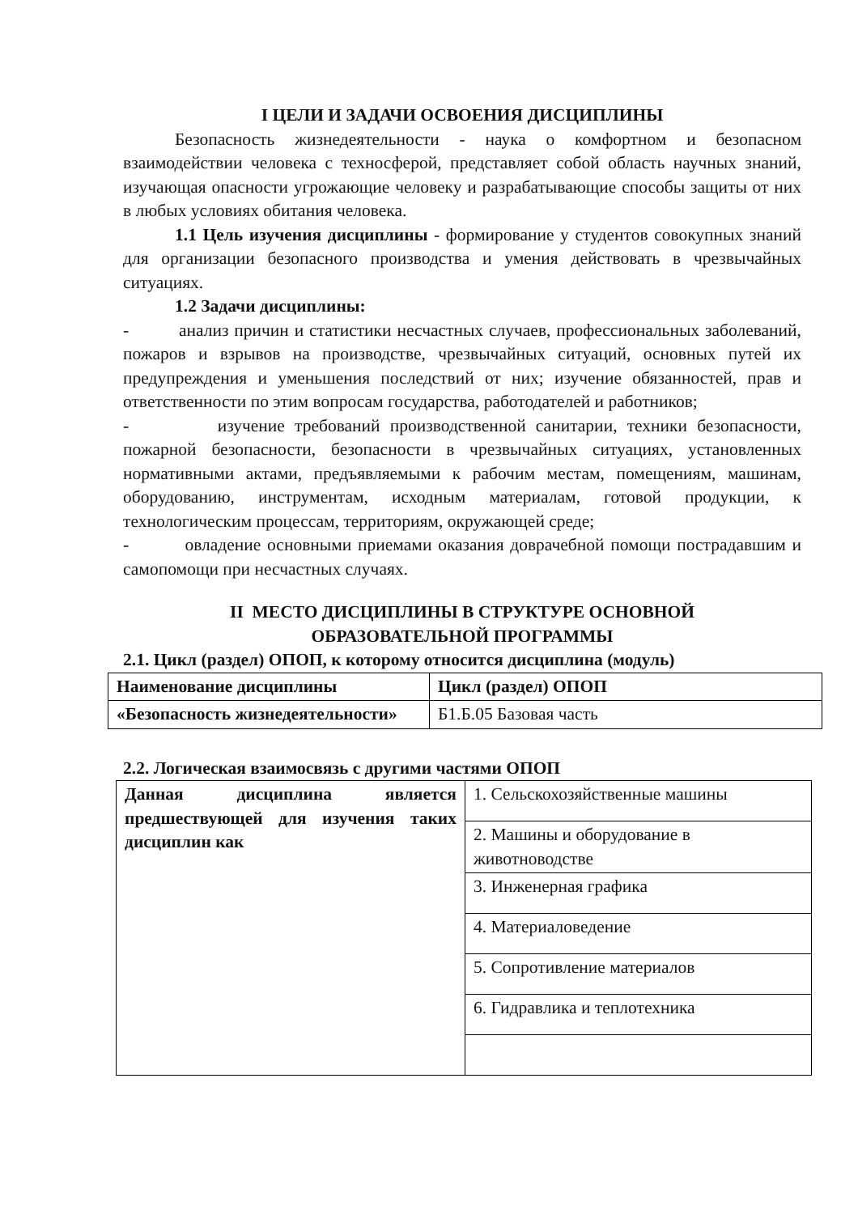I ЦЕЛИ И ЗАДАЧИ ОСВОЕНИЯ ДИСЦИПЛИНЫ
Безопасность жизнедеятельности - наука о комфортном и безопасном взаимодействии человека с техносферой, представляет собой область научных знаний, изучающая опасности угрожающие человеку и разрабатывающие способы защиты от них в любых условиях обитания человека.
1.1 Цель изучения дисциплины - формирование у студентов совокупных знаний для организации безопасного производства и умения действовать в чрезвычайных ситуациях.
1.2 Задачи дисциплины:
- анализ причин и статистики несчастных случаев, профессиональных заболеваний, пожаров и взрывов на производстве, чрезвычайных ситуаций, основных путей их предупреждения и уменьшения последствий от них; изучение обязанностей, прав и ответственности по этим вопросам государства, работодателей и работников;
- изучение требований производственной санитарии, техники безопасности, пожарной безопасности, безопасности в чрезвычайных ситуациях, установленных нормативными актами, предъявляемыми к рабочим местам, помещениям, машинам, оборудованию, инструментам, исходным материалам, готовой продукции, к технологическим процессам, территориям, окружающей среде;
- овладение основными приемами оказания доврачебной помощи пострадавшим и самопомощи при несчастных случаях.
II МЕСТО ДИСЦИПЛИНЫ В СТРУКТУРЕ ОСНОВНОЙ
ОБРАЗОВАТЕЛЬНОЙ ПРОГРАММЫ
2.1. Цикл (раздел) ОПОП, к которому относится дисциплина (модуль)
| Наименование дисциплины | Цикл (раздел) ОПОП |
| «Безопасность жизнедеятельности» | Б1.Б.05 Базовая часть |
2.2. Логическая взаимосвязь с другими частями ОПОП
| Данная дисциплина является предшествующей для изучения таких дисциплин как | 1. Сельскохозяйственные машины |
| | 2. Машины и оборудование в животноводстве |
| | 3. Инженерная графика |
| | 4. Материаловедение |
| | 5. Сопротивление материалов |
| | 6. Гидравлика и теплотехника |